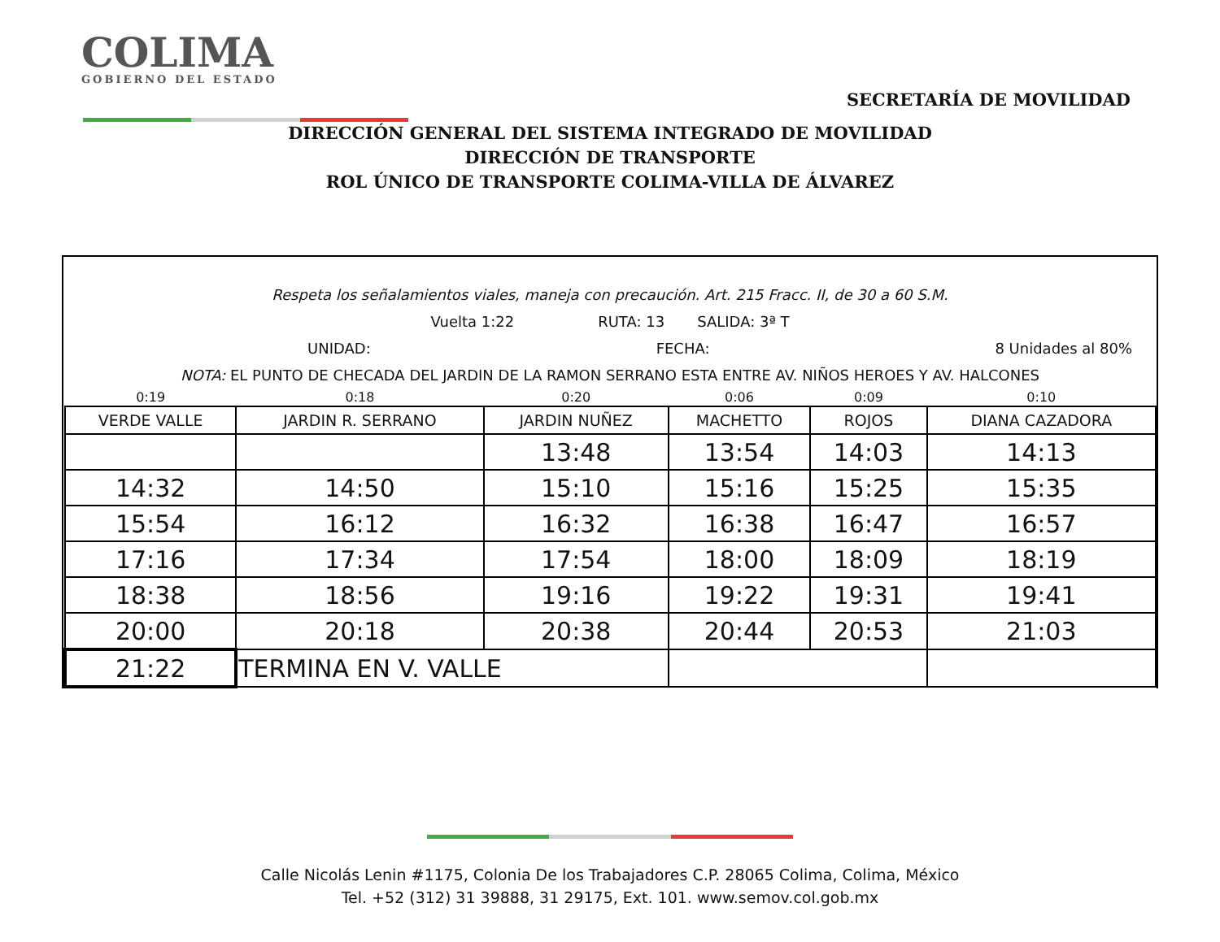COLIMA
GOBIERNO DEL ESTADO
SECRETARÍA DE MOVILIDAD
DIRECCIÓN GENERAL DEL SISTEMA INTEGRADO DE MOVILIDAD
DIRECCIÓN DE TRANSPORTE
ROL ÚNICO DE TRANSPORTE COLIMA-VILLA DE ÁLVAREZ
Respeta los señalamientos viales, maneja con precaución. Art. 215 Fracc. II, de 30 a 60 S.M.
Vuelta 1:22 RUTA: 13 SALIDA: 3ª T
UNIDAD: FECHA: 8 Unidades al 80%
NOTA: EL PUNTO DE CHECADA DEL JARDIN DE LA RAMON SERRANO ESTA ENTRE AV. NIÑOS HEROES Y AV. HALCONES
| 0:19 | 0:18 | 0:20 | 0:06 | 0:09 | 0:10 |
| VERDE VALLE | JARDIN R. SERRANO | JARDIN NUÑEZ | MACHETTO | ROJOS | DIANA CAZADORA |
| | | 13:48 | 13:54 | 14:03 | 14:13 |
| 14:32 | 14:50 | 15:10 | 15:16 | 15:25 | 15:35 |
| 15:54 | 16:12 | 16:32 | 16:38 | 16:47 | 16:57 |
| 17:16 | 17:34 | 17:54 | 18:00 | 18:09 | 18:19 |
| 18:38 | 18:56 | 19:16 | 19:22 | 19:31 | 19:41 |
| 20:00 | 20:18 | 20:38 | 20:44 | 20:53 | 21:03 |
| 21:22 | TERMINA EN V. VALLE | | | | |
Calle Nicolás Lenin #1175, Colonia De los Trabajadores C.P. 28065 Colima, Colima, México
Tel. +52 (312) 31 39888, 31 29175, Ext. 101. www.semov.col.gob.mx